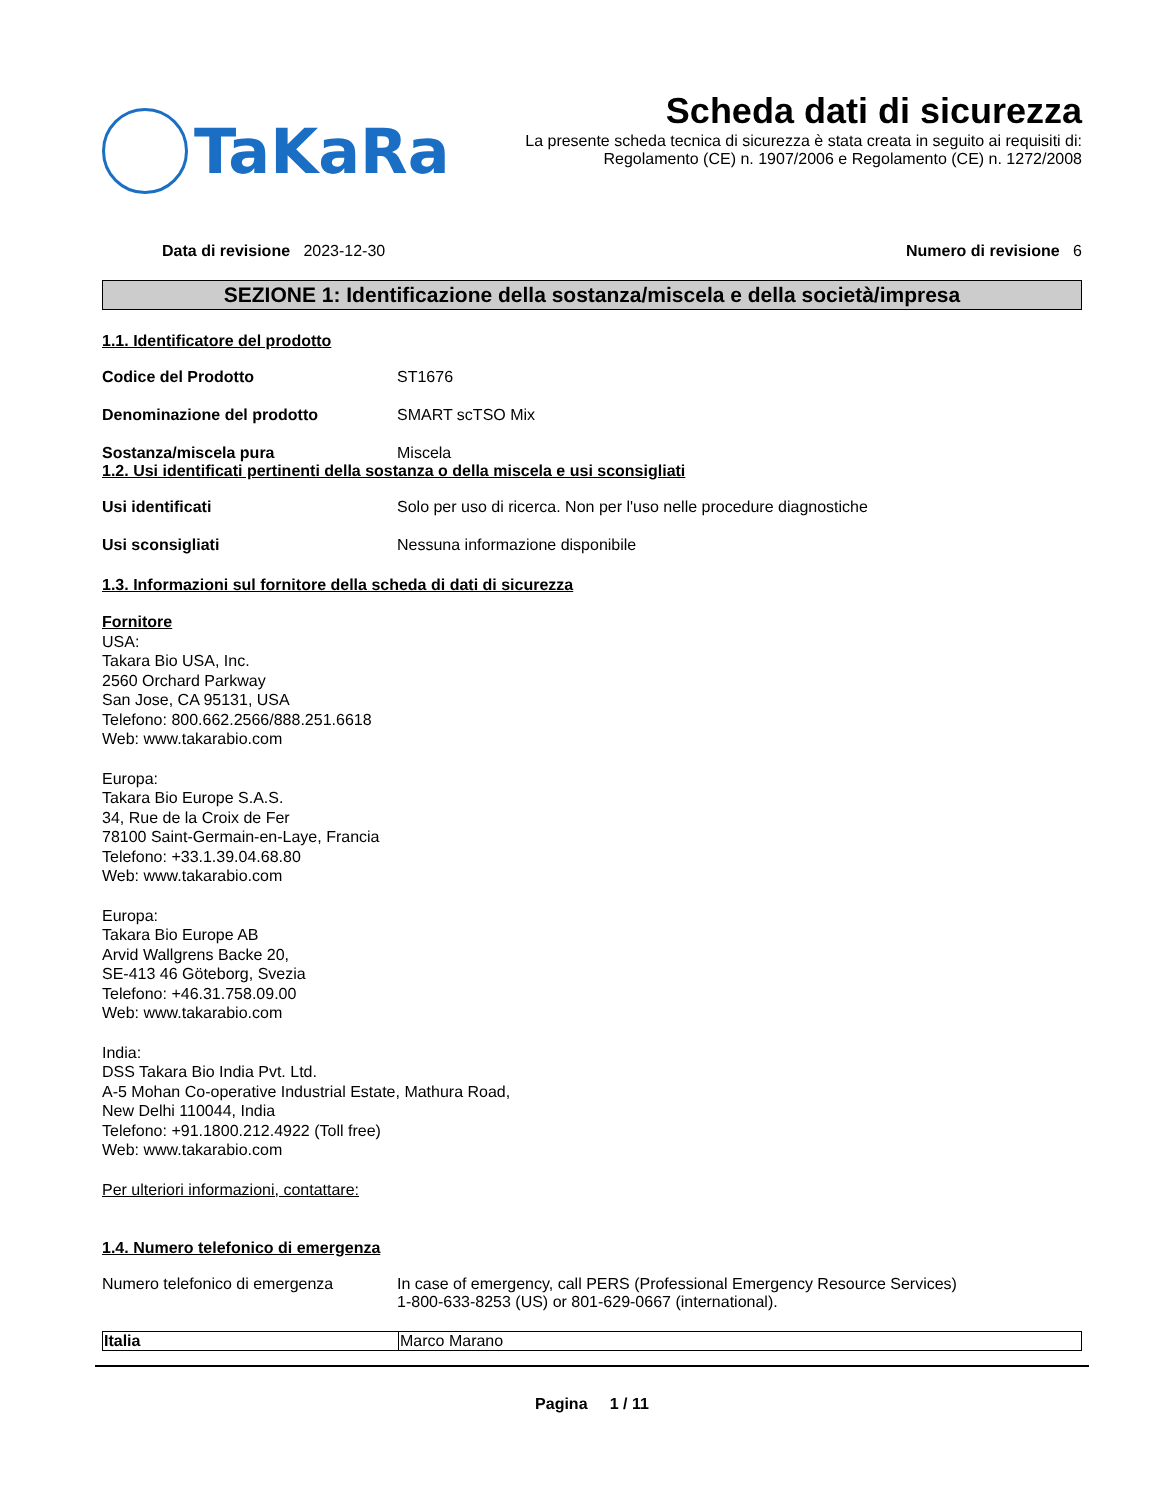TaKaRa
Scheda dati di sicurezza
La presente scheda tecnica di sicurezza è stata creata in seguito ai requisiti di:
Regolamento (CE) n. 1907/2006 e Regolamento (CE) n. 1272/2008
Data di revisione 2023-12-30 Numero di revisione 6
SEZIONE 1: Identificazione della sostanza/miscela e della società/impresa
1.1. Identificatore del prodotto
Codice del Prodotto ST1676
Denominazione del prodotto SMART scTSO Mix
Sostanza/miscela pura Miscela
1.2. Usi identificati pertinenti della sostanza o della miscela e usi sconsigliati
Usi identificati Solo per uso di ricerca. Non per l'uso nelle procedure diagnostiche
Usi sconsigliati Nessuna informazione disponibile
1.3. Informazioni sul fornitore della scheda di dati di sicurezza
Fornitore
USA:
Takara Bio USA, Inc.
2560 Orchard Parkway
San Jose, CA 95131, USA
Telefono: 800.662.2566/888.251.6618
Web: www.takarabio.com
Europa:
Takara Bio Europe S.A.S.
34, Rue de la Croix de Fer
78100 Saint-Germain-en-Laye, Francia
Telefono: +33.1.39.04.68.80
Web: www.takarabio.com
Europa:
Takara Bio Europe AB
Arvid Wallgrens Backe 20,
SE-413 46 Göteborg, Svezia
Telefono: +46.31.758.09.00
Web: www.takarabio.com
India:
DSS Takara Bio India Pvt. Ltd.
A-5 Mohan Co-operative Industrial Estate, Mathura Road,
New Delhi 110044, India
Telefono: +91.1800.212.4922 (Toll free)
Web: www.takarabio.com
Per ulteriori informazioni, contattare:
1.4. Numero telefonico di emergenza
Numero telefonico di emergenza In case of emergency, call PERS (Professional Emergency Resource Services)
1-800-633-8253 (US) or 801-629-0667 (international).
| Italia | Marco Marano |
Pagina 1 / 11